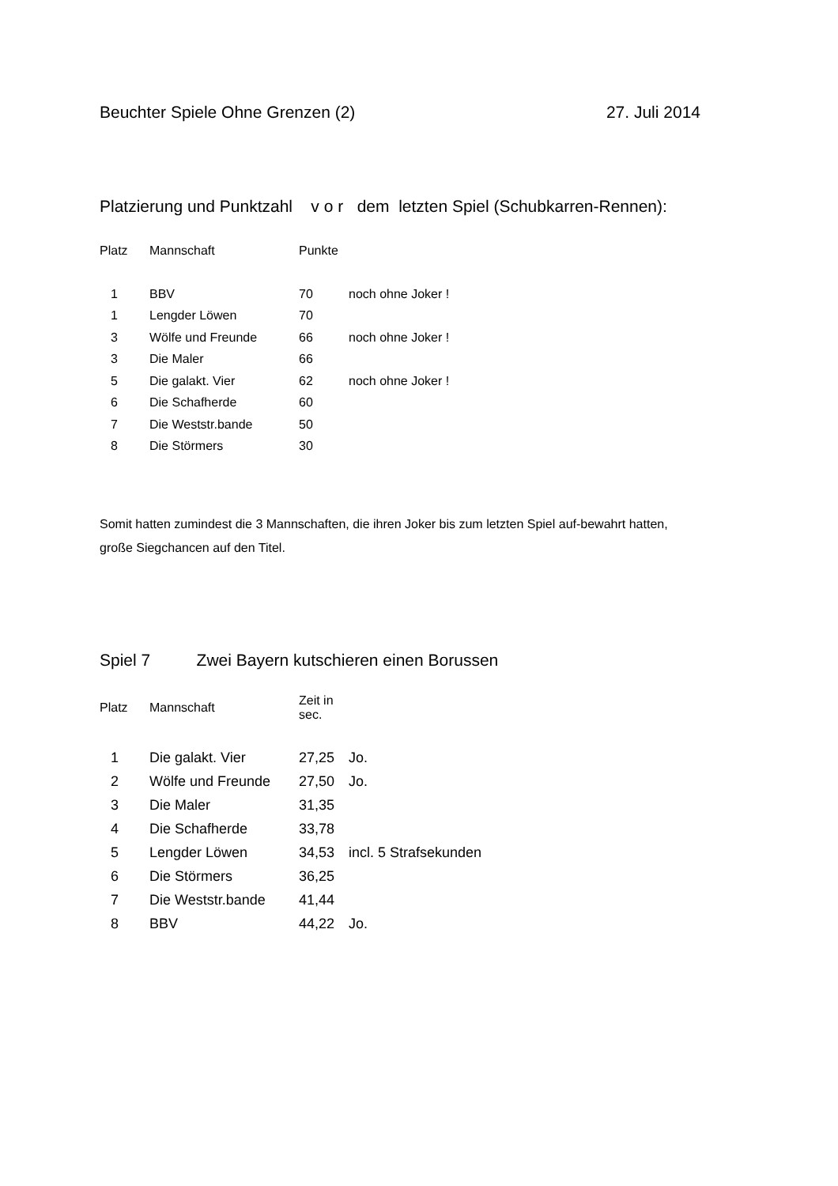Beuchter Spiele Ohne Grenzen (2) 27. Juli 2014
Platzierung und Punktzahl v o r dem letzten Spiel (Schubkarren-Rennen):
| Platz | Mannschaft | Punkte | |
| --- | --- | --- | --- |
| 1 | BBV | 70 | noch ohne Joker ! |
| 1 | Lengder Löwen | 70 | |
| 3 | Wölfe und Freunde | 66 | noch ohne Joker ! |
| 3 | Die Maler | 66 | |
| 5 | Die galakt. Vier | 62 | noch ohne Joker ! |
| 6 | Die Schafherde | 60 | |
| 7 | Die Weststr.bande | 50 | |
| 8 | Die Störmers | 30 | |
Somit hatten zumindest die 3 Mannschaften, die ihren Joker bis zum letzten Spiel auf-bewahrt hatten, große Siegchancen auf den Titel.
Spiel 7 Zwei Bayern kutschieren einen Borussen
| Platz | Mannschaft | Zeit in sec. | |
| --- | --- | --- | --- |
| 1 | Die galakt. Vier | 27,25 | Jo. |
| 2 | Wölfe und Freunde | 27,50 | Jo. |
| 3 | Die Maler | 31,35 | |
| 4 | Die Schafherde | 33,78 | |
| 5 | Lengder Löwen | 34,53 | incl. 5 Strafsekunden |
| 6 | Die Störmers | 36,25 | |
| 7 | Die Weststr.bande | 41,44 | |
| 8 | BBV | 44,22 | Jo. |